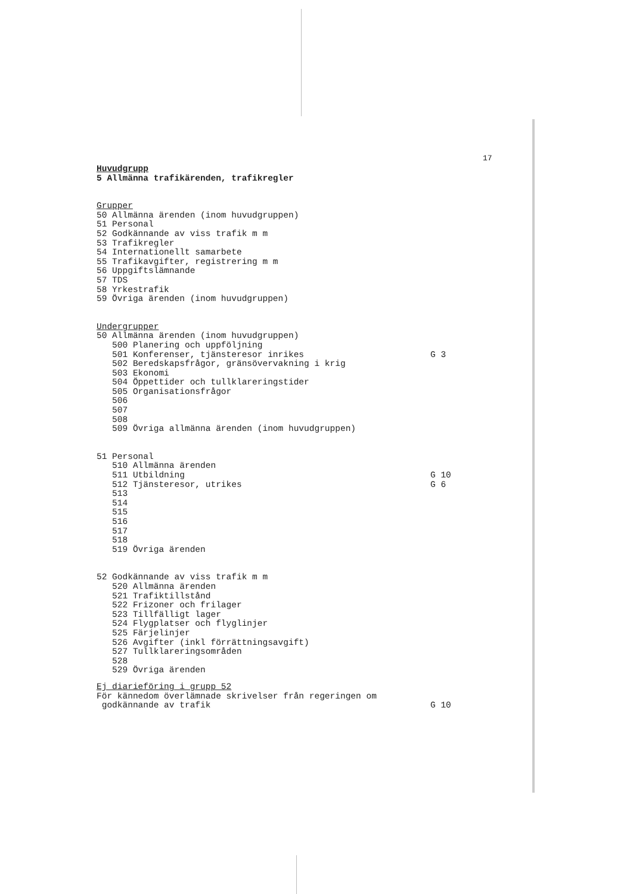17
Huvudgrupp
5 Allmänna trafikärenden, trafikregler
Grupper
50 Allmänna ärenden (inom huvudgruppen) 51 Personal 52 Godkännande av viss trafik m m 53 Trafikregler 54 Internationellt samarbete 55 Trafikavgifter, registrering m m 56 Uppgiftslämnande 57 TDS 58 Yrkestrafik 59 Övriga ärenden (inom huvudgruppen)
Undergrupper
50 Allmänna ärenden (inom huvudgruppen)
500 Planering och uppföljning
501 Konferenser, tjänsteresor inrikes G 3
502 Beredskapsfrågor, gränsövervakning i krig 503 Ekonomi 504 Öppettider och tullklareringstider 505 Organisationsfrågor 506 507 508 509 Övriga allmänna ärenden (inom huvudgruppen)
51 Personal
510 Allmänna ärenden
511 Utbildning G 10
512 Tjänsteresor, utrikes G 6
513 514 515 516 517 518 519 Övriga ärenden
52 Godkännande av viss trafik m m 520 Allmänna ärenden 521 Trafiktillstånd 522 Frizoner och frilager 523 Tillfälligt lager 524 Flygplatser och flyglinjer 525 Färjelinjer 526 Avgifter (inkl förrättningsavgift) 527 Tullklareringsområden 528 529 Övriga ärenden
Ej diarieföring i grupp 52
För kännedom överlämnade skrivelser från regeringen om
godkännande av trafik G 10